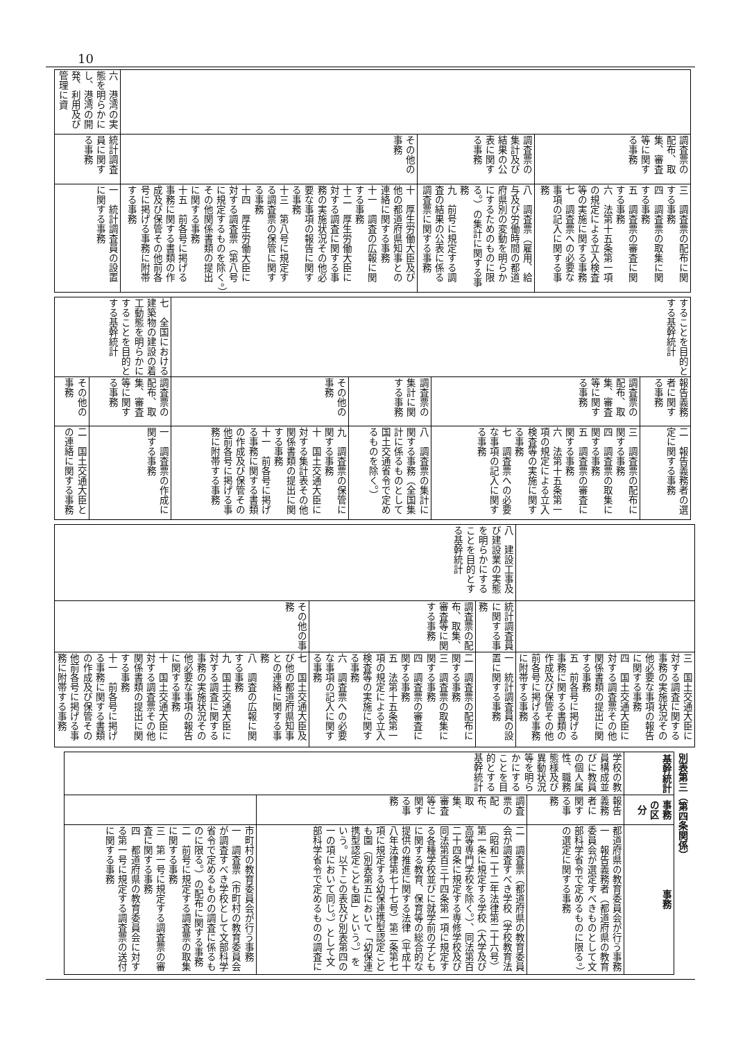10
| | 調査票の配布、取集、審査等に関する事務 | 三 調査票の配布に関する事務 四 調査票の取集に関する事務 五 調査票の審査に関する事務 六 法第十五条第一項の規定による立入検査等の実施に関する事務 七 調査票への必要な事項の記入に関する事務 |
| | 調査票の集計及び結果の公表に関する事務 | 八 調査票（雇用、給与及び労働時間の都道府県別の変動を明らかにするためのものに限る。）の集計に関する事務 九 前号に規定する調査の結果の公表に係る調査票に関する事務 |
| | その他の事務 | 十 厚生労働大臣及び他の都道府県知事との連絡に関する事務 十一 調査の広報に関する事務 十二 厚生労働大臣に対する調査に関する事務の実施状況その他必要な事項の報告に関する事務 十三 第八号に規定する調査票の保管に関する事務 十四 厚生労働大臣に対する調査票（第八号に規定するものを除く。）その他関係書類の提出に関する事務 十五 前各号に掲げる事務に関する書類の作成及び保管その他前各号に掲げる事務に附帯する事務 |
| 六 港湾の実態を明らかにし、港湾の開発、利用及び管理に資 | 統計調査員に関する事務 | 一 統計調査員の設置に関する事務 |
| することを目的とする基幹統計 | 報告義務者に関する事務 | 二 報告義務者の選定に関する事務 |
| | 調査票の配布、取集、審査等に関する事務 | 三 調査票の配布に関する事務 四 調査票の取集に関する事務 五 調査票の審査に関する事務 六 法第十五条第一項の規定による立入検査等の実施に関する事務 七 調査票への必要な事項の記入に関する事務 |
| | 調査票の集計に関する事務 | 八 調査票の集計に関する事務（全国集計に係るものとして国土交通省令で定めるものを除く。） |
| | その他の事務 | 九 調査票の保管に関する事務 十 国土交通大臣に対する集計表その他関係書類の提出に関する事務 十一 前各号に掲げる事務に関する書類の作成及び保管その他前各号に掲げる事務に附帯する事務 |
| 七 全国における建築物の建設の着工動態を明らかにすることを目的とする基幹統計 | 調査票の配布、取集、審査等に関する事務 | 一 調査票の作成に関する事務 |
| | その他の事務 | 二 国土交通大臣との連絡に関する事務 |
| | | 三 国土交通大臣に対する調査に関する事務の実施状況その他必要な事項の報告に関する事務 四 国土交通大臣に対する調査票その他関係書類の提出に関する事務 五 前各号に掲げる事務に関する書類の作成及び保管その他前各号に掲げる事務に附帯する事務 |
| 八 建設工事及び建設業の実態を明らかにすることを目的とする基幹統計 | 統計調査員に関する事務 | 一 統計調査員の設置に関する事務 |
| | 調査票の配布、取集、審査等に関する事務 | 二 調査票の配布に関する事務 三 調査票の取集に関する事務 四 調査票の審査に関する事務 五 法第十五条第一項の規定による立入検査等の実施に関する事務 六 調査票への必要な事項の記入に関する事務 |
| | その他の事務 | 七 国土交通大臣及び他の都道府県知事との連絡に関する事務 八 調査の広報に関する事務 九 国土交通大臣に対する調査に関する事務の実施状況その他必要な事項の報告に関する事務 十 国土交通大臣に対する調査票その他関係書類の提出に関する事務 十一 前各号に掲げる事務に関する書類の作成及び保管その他前各号に掲げる事務に附帯する事務 |
別表第三（第四条関係）
| 基幹統計 | 事務の区分 | 事務 |
| --- | --- | --- |
| 学校の教員構成並びに教員の個人属性、職務態様及び異動状況等を明らかにすることを目的とする基幹統計 | 報告義務者に関する事務 | 都道府県の教育委員会が行う事務 一 報告義務者（都道府県の教育委員会が選定すべきものとして文部科学省令で定めるものに限る。）の選定に関する事務 |
| | 調査票の配布、取集、審査等に関する事務 | 二 調査票（都道府県の教育委員会が調査すべき学校（学校教育法（昭和二十二年法律第二十六号）第一条に規定する学校（大学及び高等専門学校を除く。）、同法第百二十四条に規定する専修学校及び同法第百三十四条第一項に規定する各種学校並びに就学前の子どもに関する教育、保育等の総合的な提供の推進に関する法律（平成十八年法律第七十七号）第二条第七項に規定する幼保連携型認定こども園（別表第五において「幼保連携型認定こども園」という。）をいう。以下この表及び別表第四の一の項において同じ。）として文部科学省令で定めるものの調査に |
| | | 市町村の教育委員会が行う事務 一 調査票（市町村の教育委員会が調査すべき学校として文部科学省令で定めるものの調査に係るものに限る。）の配布に関する事務 二 前号に規定する調査票の取集に関する事務 三 第一号に規定する調査票の審査に関する事務 四 都道府県の教育委員会に対する第一号に規定する調査票の送付に関する事務 |